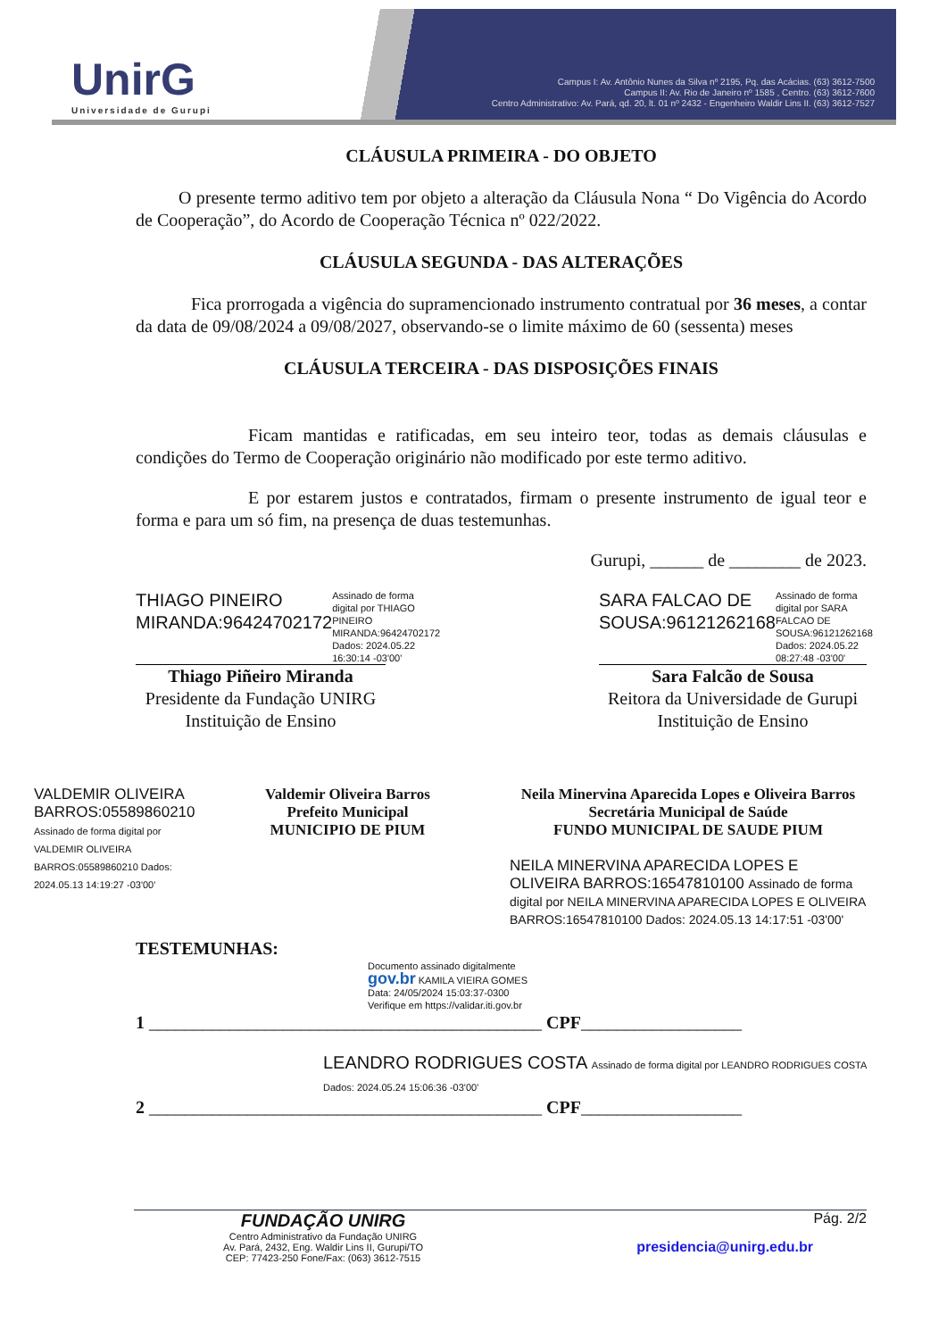UnirG
Universidade de Gurupi
Campus I: Av. Antônio Nunes da Silva nº 2195, Pq. das Acácias. (63) 3612-7500
Campus II: Av. Rio de Janeiro nº 1585 , Centro. (63) 3612-7600
Centro Administrativo: Av. Pará, qd. 20, lt. 01 nº 2432 - Engenheiro Waldir Lins II. (63) 3612-7527
CLÁUSULA PRIMEIRA - DO OBJETO
O presente termo aditivo tem por objeto a alteração da Cláusula Nona “ Do Vigência do Acordo de Cooperação”, do Acordo de Cooperação Técnica nº 022/2022.
CLÁUSULA SEGUNDA - DAS ALTERAÇÕES
Fica prorrogada a vigência do supramencionado instrumento contratual por 36 meses, a contar da data de 09/08/2024 a 09/08/2027, observando-se o limite máximo de 60 (sessenta) meses
CLÁUSULA TERCEIRA - DAS DISPOSIÇÕES FINAIS
Ficam mantidas e ratificadas, em seu inteiro teor, todas as demais cláusulas e condições do Termo de Cooperação originário não modificado por este termo aditivo.
E por estarem justos e contratados, firmam o presente instrumento de igual teor e forma e para um só fim, na presença de duas testemunhas.
Gurupi, ______ de ________ de 2023.
THIAGO PINEIRO MIRANDA:96424702172 Assinado de forma digital por THIAGO PINEIRO MIRANDA:96424702172 Dados: 2024.05.22 16:30:14 -03'00'
Thiago Piñeiro Miranda
Presidente da Fundação UNIRG
Instituição de Ensino
SARA FALCAO DE SOUSA:96121262168 Assinado de forma digital por SARA FALCAO DE SOUSA:96121262168 Dados: 2024.05.22 08:27:48 -03'00'
Sara Falcão de Sousa
Reitora da Universidade de Gurupi
Instituição de Ensino
VALDEMIR OLIVEIRA BARROS:05589860210 Assinado de forma digital por VALDEMIR OLIVEIRA BARROS:05589860210 Dados: 2024.05.13 14:19:27 -03'00'
Valdemir Oliveira Barros
Prefeito Municipal
MUNICIPIO DE PIUM
Neila Minervina Aparecida Lopes e Oliveira Barros
Secretária Municipal de Saúde
FUNDO MUNICIPAL DE SAUDE PIUM
NEILA MINERVINA APARECIDA LOPES E OLIVEIRA BARROS:16547810100 Assinado de forma digital por NEILA MINERVINA APARECIDA LOPES E OLIVEIRA BARROS:16547810100 Dados: 2024.05.13 14:17:51 -03'00'
TESTEMUNHAS:
Documento assinado digitalmente
gov.br KAMILA VIEIRA GOMES
Data: 24/05/2024 15:03:37-0300
Verifique em https://validar.iti.gov.br
1 ____________________________________________ CPF__________________
LEANDRO RODRIGUES COSTA Assinado de forma digital por LEANDRO RODRIGUES COSTA Dados: 2024.05.24 15:06:36 -03'00'
2 ____________________________________________ CPF__________________
FUNDAÇÃO UNIRG
Centro Administrativo da Fundação UNIRG
Av. Pará, 2432, Eng. Waldir Lins II, Gurupi/TO
CEP: 77423-250 Fone/Fax: (063) 3612-7515
Pág. 2/2
presidencia@unirg.edu.br